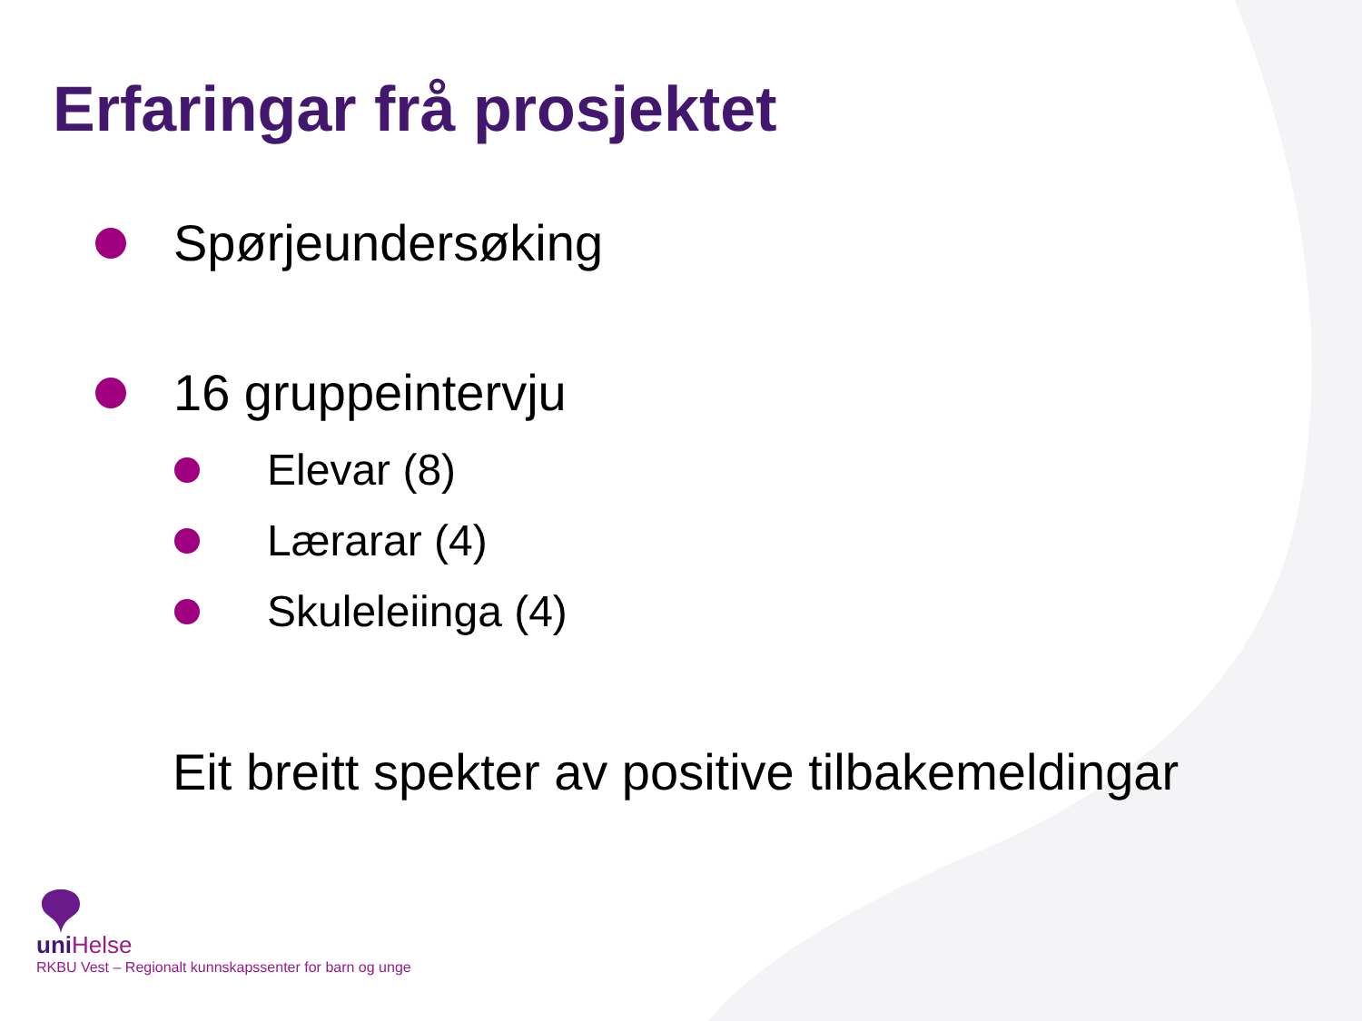Erfaringar frå prosjektet
Spørjeundersøking
16 gruppeintervju
Elevar (8)
Lærarar (4)
Skuleleiinga (4)
Eit breitt spekter av positive tilbakemeldingar
uni Helse
RKBU Vest – Regionalt kunnskapssenter for barn og unge